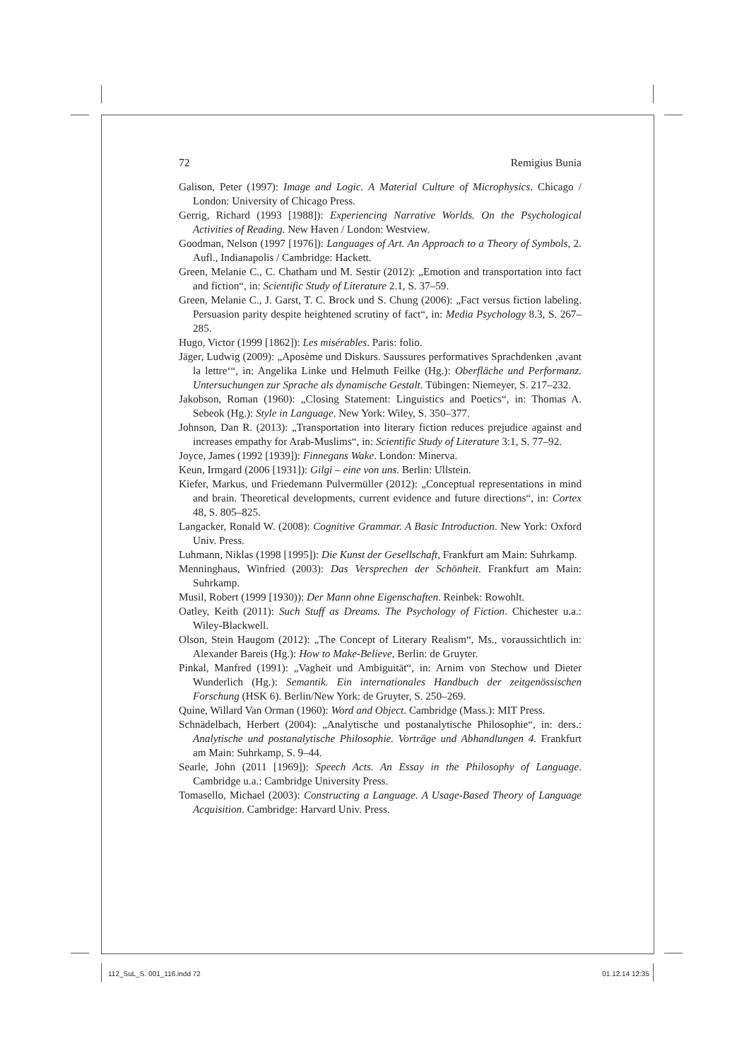72 Remigius Bunia
Galison, Peter (1997): Image and Logic. A Material Culture of Microphysics. Chicago / London: University of Chicago Press.
Gerrig, Richard (1993 [1988]): Experiencing Narrative Worlds. On the Psychological Activities of Reading. New Haven / London: Westview.
Goodman, Nelson (1997 [1976]): Languages of Art. An Approach to a Theory of Symbols, 2. Aufl., Indianapolis / Cambridge: Hackett.
Green, Melanie C., C. Chatham und M. Sestir (2012): „Emotion and transportation into fact and fiction“, in: Scientific Study of Literature 2.1, S. 37–59.
Green, Melanie C., J. Garst, T. C. Brock und S. Chung (2006): „Fact versus fiction labeling. Persuasion parity despite heightened scrutiny of fact“, in: Media Psychology 8.3, S. 267–285.
Hugo, Victor (1999 [1862]): Les misérables. Paris: folio.
Jäger, Ludwig (2009): „Aposème und Diskurs. Saussures performatives Sprachdenken ‚avant la lettre‘“, in: Angelika Linke und Helmuth Feilke (Hg.): Oberfläche und Performanz. Untersuchungen zur Sprache als dynamische Gestalt. Tübingen: Niemeyer, S. 217–232.
Jakobson, Roman (1960): „Closing Statement: Linguistics and Poetics“, in: Thomas A. Sebeok (Hg.): Style in Language. New York: Wiley, S. 350–377.
Johnson, Dan R. (2013): „Transportation into literary fiction reduces prejudice against and increases empathy for Arab-Muslims“, in: Scientific Study of Literature 3:1, S. 77–92.
Joyce, James (1992 [1939]): Finnegans Wake. London: Minerva.
Keun, Irmgard (2006 [1931]): Gilgi – eine von uns. Berlin: Ullstein.
Kiefer, Markus, und Friedemann Pulvermüller (2012): „Conceptual representations in mind and brain. Theoretical developments, current evidence and future directions“, in: Cortex 48, S. 805–825.
Langacker, Ronald W. (2008): Cognitive Grammar. A Basic Introduction. New York: Oxford Univ. Press.
Luhmann, Niklas (1998 [1995]): Die Kunst der Gesellschaft, Frankfurt am Main: Suhrkamp.
Menninghaus, Winfried (2003): Das Versprechen der Schönheit. Frankfurt am Main: Suhrkamp.
Musil, Robert (1999 [1930)): Der Mann ohne Eigenschaften. Reinbek: Rowohlt.
Oatley, Keith (2011): Such Stuff as Dreams. The Psychology of Fiction. Chichester u.a.: Wiley-Blackwell.
Olson, Stein Haugom (2012): „The Concept of Literary Realism“, Ms., voraussichtlich in: Alexander Bareis (Hg.): How to Make-Believe, Berlin: de Gruyter.
Pinkal, Manfred (1991): „Vagheit und Ambiguität“, in: Arnim von Stechow und Dieter Wunderlich (Hg.): Semantik. Ein internationales Handbuch der zeitgenössischen Forschung (HSK 6). Berlin/New York: de Gruyter, S. 250–269.
Quine, Willard Van Orman (1960): Word and Object. Cambridge (Mass.): MIT Press.
Schnädelbach, Herbert (2004): „Analytische und postanalytische Philosophie“, in: ders.: Analytische und postanalytische Philosophie. Vorträge und Abhandlungen 4. Frankfurt am Main: Suhrkamp, S. 9–44.
Searle, John (2011 [1969]): Speech Acts. An Essay in the Philosophy of Language. Cambridge u.a.: Cambridge University Press.
Tomasello, Michael (2003): Constructing a Language. A Usage-Based Theory of Language Acquisition. Cambridge: Harvard Univ. Press.
112_SuL_S. 001_116.indd 72 01.12.14 12:35